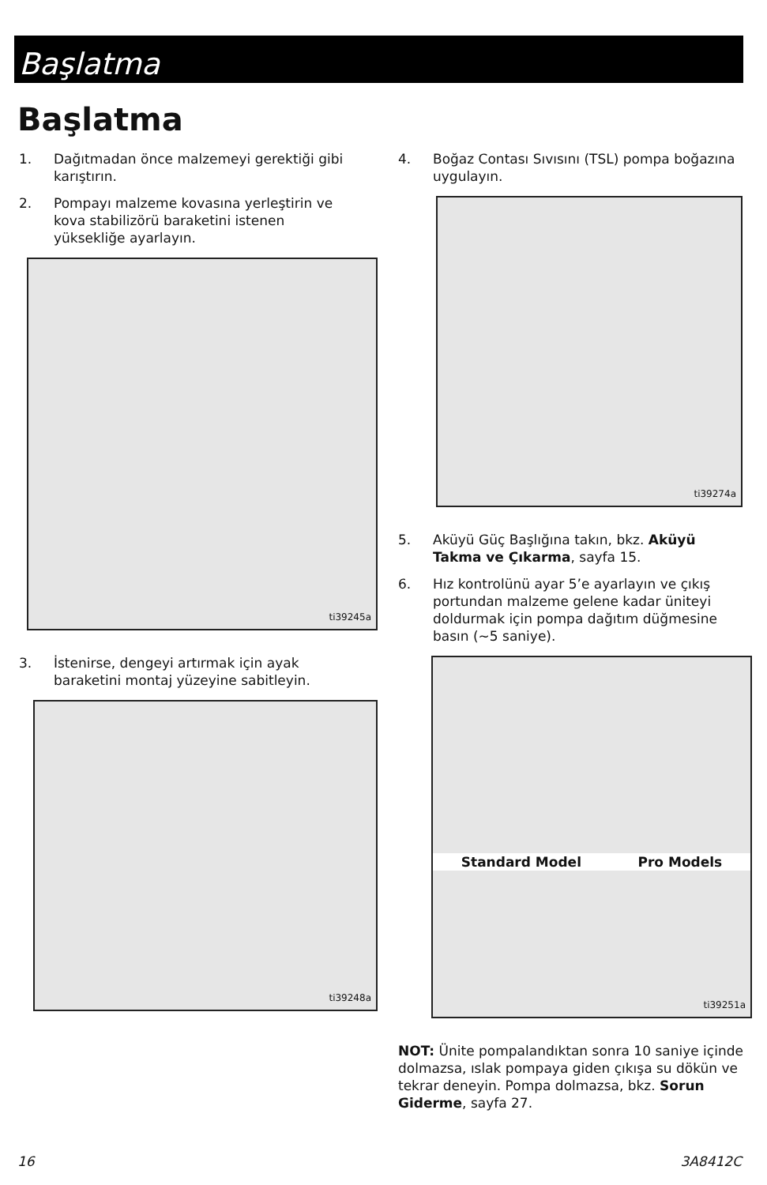Başlatma
Başlatma
1. Dağıtmadan önce malzemeyi gerektiği gibi karıştırın.
2. Pompayı malzeme kovasına yerleştirin ve kova stabilizörü baraketini istenen yüksekliğe ayarlayın.
ti39245a
3. İstenirse, dengeyi artırmak için ayak baraketini montaj yüzeyine sabitleyin.
ti39248a
4. Boğaz Contası Sıvısını (TSL) pompa boğazına uygulayın.
ti39274a
5. Aküyü Güç Başlığına takın, bkz. Aküyü Takma ve Çıkarma, sayfa 15.
6. Hız kontrolünü ayar 5’e ayarlayın ve çıkış portundan malzeme gelene kadar üniteyi doldurmak için pompa dağıtım düğmesine basın (~5 saniye).
Standard Model Pro Models
ti39251a
NOT: Ünite pompalandıktan sonra 10 saniye içinde dolmazsa, ıslak pompaya giden çıkışa su dökün ve tekrar deneyin. Pompa dolmazsa, bkz. Sorun Giderme, sayfa 27.
16 3A8412C